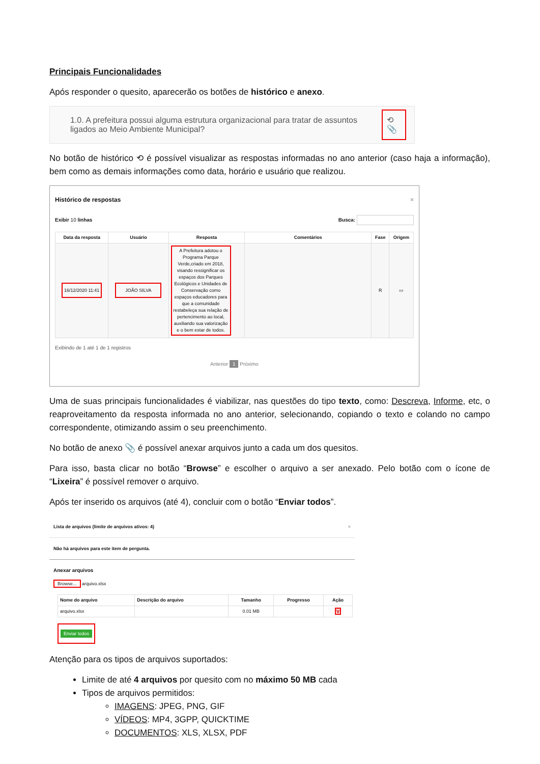Principais Funcionalidades
Após responder o quesito, aparecerão os botões de histórico e anexo.
1.0. A prefeitura possui alguma estrutura organizacional para tratar de assuntos ligados ao Meio Ambiente Municipal?
⟲ 📎
No botão de histórico ⟲ é possível visualizar as respostas informadas no ano anterior (caso haja a informação), bem como as demais informações como data, horário e usuário que realizou.
Histórico de respostas ×
Exibir 10 linhas Busca:
| Data da resposta | Usuário | Resposta | Comentários | Fase | Origem |
| --- | --- | --- | --- | --- | --- |
| 16/12/2020 11:41 | JOÃO SILVA | A Prefeitura adotou o Programa Parque Verde,criado em 2018, visando ressignificar os espaços dos Parques Ecológicos e Unidades de Conservação como espaços educadores para que a comunidade restabeleça sua relação de pertencimento ao local, auxiliando sua valorização e o bem estar de todos. | | R | ▭ |
Exibindo de 1 até 1 de 1 registros
Anterior 1 Próximo
Uma de suas principais funcionalidades é viabilizar, nas questões do tipo texto, como: Descreva, Informe, etc, o reaproveitamento da resposta informada no ano anterior, selecionando, copiando o texto e colando no campo correspondente, otimizando assim o seu preenchimento.
No botão de anexo 📎 é possível anexar arquivos junto a cada um dos quesitos.
Para isso, basta clicar no botão “Browse” e escolher o arquivo a ser anexado. Pelo botão com o ícone de “Lixeira” é possível remover o arquivo.
Após ter inserido os arquivos (até 4), concluir com o botão “Enviar todos”.
Lista de arquivos (limite de arquivos ativos: 4) ×
Não há arquivos para este item de pergunta.
Anexar arquivos
Browse... arquivo.xlsx
| Nome do arquivo | Descrição do arquivo | Tamanho | Progresso | Ação |
| --- | --- | --- | --- | --- |
| arquivo.xlsx | | 0.01 MB | | 🗑 |
Enviar todos
Atenção para os tipos de arquivos suportados:
Limite de até 4 arquivos por quesito com no máximo 50 MB cada
Tipos de arquivos permitidos:
IMAGENS: JPEG, PNG, GIF
VÍDEOS: MP4, 3GPP, QUICKTIME
DOCUMENTOS: XLS, XLSX, PDF